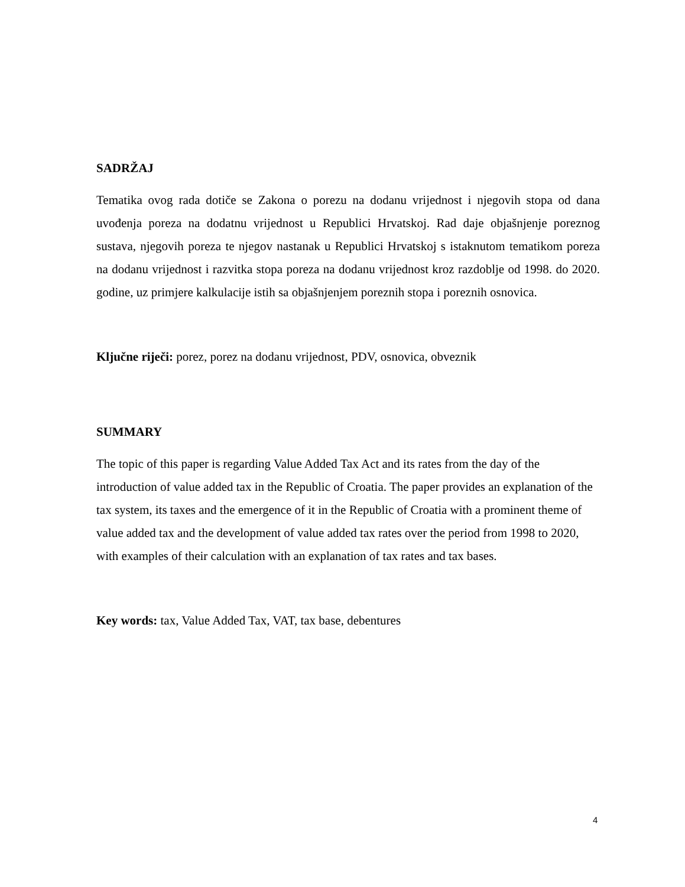SADRŽAJ
Tematika ovog rada dotiče se Zakona o porezu na dodanu vrijednost i njegovih stopa od dana uvođenja poreza na dodatnu vrijednost u Republici Hrvatskoj. Rad daje objašnjenje poreznog sustava, njegovih poreza te njegov nastanak u Republici Hrvatskoj s istaknutom tematikom poreza na dodanu vrijednost i razvitka stopa poreza na dodanu vrijednost kroz razdoblje od 1998. do 2020. godine, uz primjere kalkulacije istih sa objašnjenjem poreznih stopa i poreznih osnovica.
Ključne riječi: porez, porez na dodanu vrijednost, PDV, osnovica, obveznik
SUMMARY
The topic of this paper is regarding Value Added Tax Act and its rates from the day of the introduction of value added tax in the Republic of Croatia. The paper provides an explanation of the tax system, its taxes and the emergence of it in the Republic of Croatia with a prominent theme of value added tax and the development of value added tax rates over the period from 1998 to 2020, with examples of their calculation with an explanation of tax rates and tax bases.
Key words: tax, Value Added Tax, VAT, tax base, debentures
4